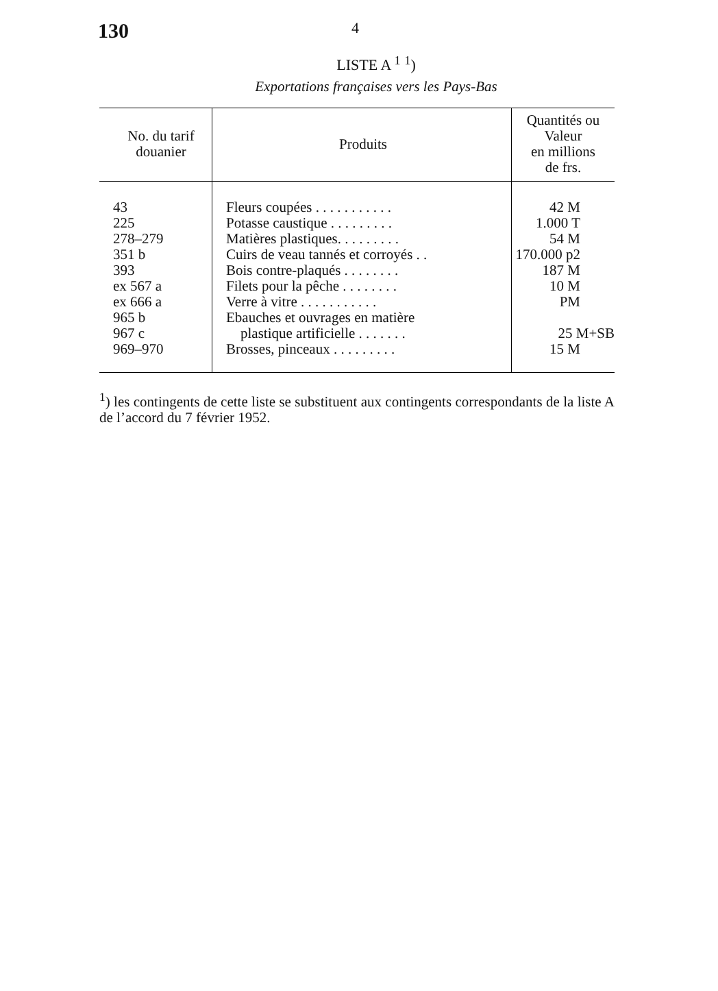130
4
LISTE A <sup>1</sup> <sup>1</sup>)
Exportations françaises vers les Pays-Bas
| No. du tarif douanier | Produits | Quantités ou Valeur en millions de frs. |
| --- | --- | --- |
| 43 | Fleurs coupées . . . . . . . . . . . | 42 M |
| 225 | Potasse caustique . . . . . . . . . | 1.000 T |
| 278–279 | Matières plastiques. . . . . . . . . | 54 M |
| 351 b | Cuirs de veau tannés et corroyés . . | 170.000 p2 |
| 393 | Bois contre-plaqués . . . . . . . . | 187 M |
| ex 567 a | Filets pour la pêche . . . . . . . . | 10 M |
| ex 666 a | Verre à vitre . . . . . . . . . . . | PM |
| 965 b 967 c | Ebauches et ouvrages en matière plastique artificielle . . . . . . . | 25 M+SB |
| 969–970 | Brosses, pinceaux . . . . . . . . . | 15 M |
<sup>1</sup>) les contingents de cette liste se substituent aux contingents correspondants de la liste A de l’accord du 7 février 1952.